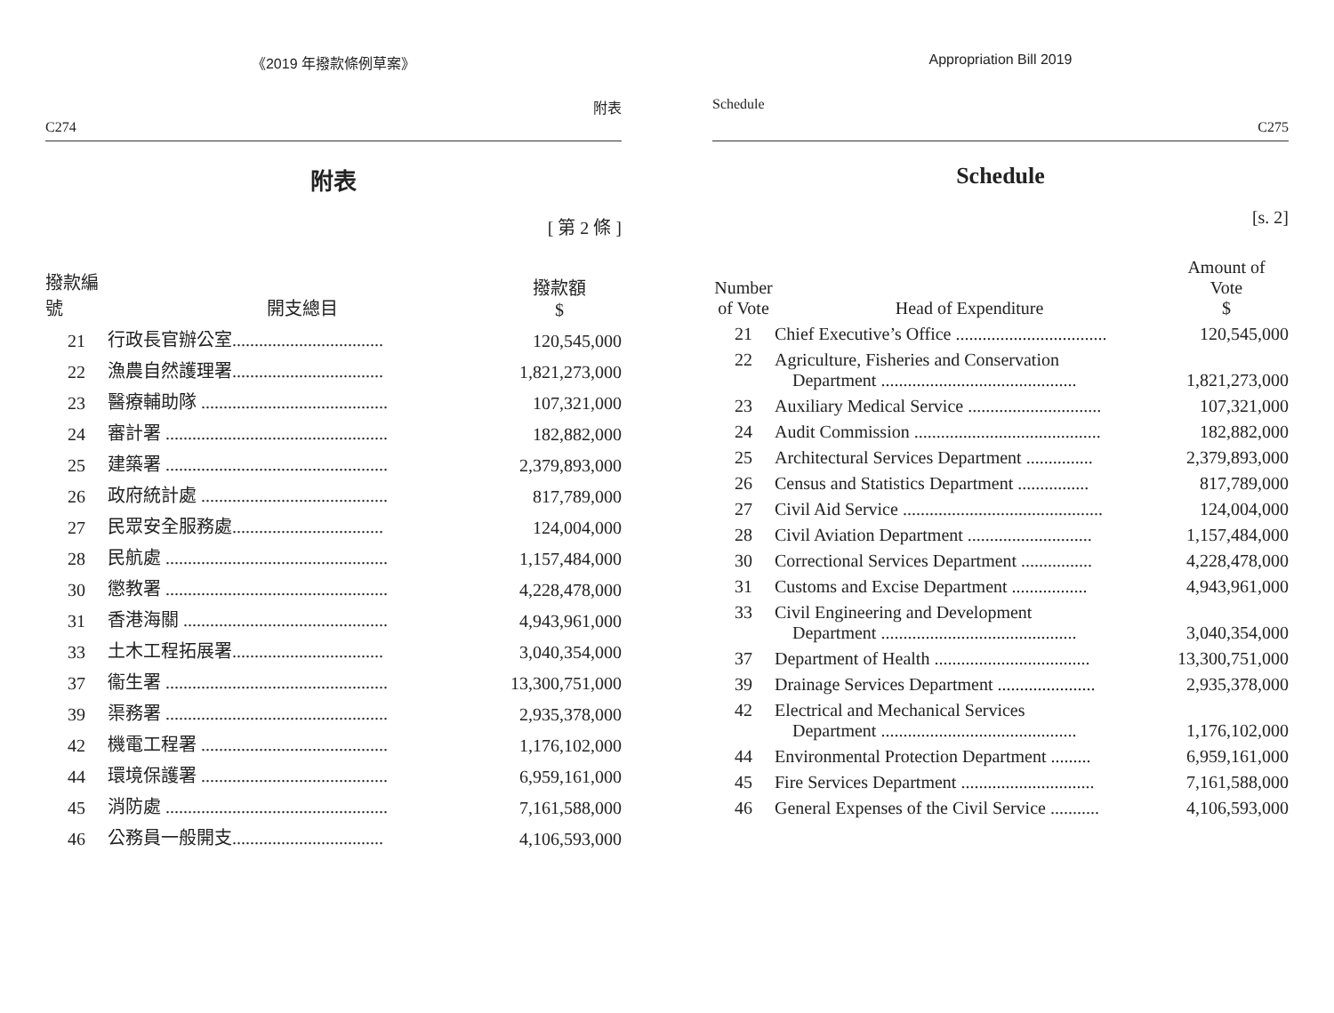《2019 年撥款條例草案》
C274 附表
附表
[ 第 2 條 ]
| 撥款編號 | 開支總目 | 撥款額 $ |
| --- | --- | --- |
| 21 | 行政長官辦公室.................................. | 120,545,000 |
| 22 | 漁農自然護理署.................................. | 1,821,273,000 |
| 23 | 醫療輔助隊 .......................................... | 107,321,000 |
| 24 | 審計署 .................................................. | 182,882,000 |
| 25 | 建築署 .................................................. | 2,379,893,000 |
| 26 | 政府統計處 .......................................... | 817,789,000 |
| 27 | 民眾安全服務處.................................. | 124,004,000 |
| 28 | 民航處 .................................................. | 1,157,484,000 |
| 30 | 懲教署 .................................................. | 4,228,478,000 |
| 31 | 香港海關 .............................................. | 4,943,961,000 |
| 33 | 土木工程拓展署.................................. | 3,040,354,000 |
| 37 | 衞生署 .................................................. | 13,300,751,000 |
| 39 | 渠務署 .................................................. | 2,935,378,000 |
| 42 | 機電工程署 .......................................... | 1,176,102,000 |
| 44 | 環境保護署 .......................................... | 6,959,161,000 |
| 45 | 消防處 .................................................. | 7,161,588,000 |
| 46 | 公務員一般開支.................................. | 4,106,593,000 |
Appropriation Bill 2019
Schedule C275
Schedule
[s. 2]
| Number of Vote | Head of Expenditure | Amount of Vote $ |
| --- | --- | --- |
| 21 | Chief Executive’s Office .................................. | 120,545,000 |
| 22 | Agriculture, Fisheries and Conservation Department ............................................ | 1,821,273,000 |
| 23 | Auxiliary Medical Service .............................. | 107,321,000 |
| 24 | Audit Commission .......................................... | 182,882,000 |
| 25 | Architectural Services Department ............... | 2,379,893,000 |
| 26 | Census and Statistics Department ................ | 817,789,000 |
| 27 | Civil Aid Service ............................................. | 124,004,000 |
| 28 | Civil Aviation Department ............................ | 1,157,484,000 |
| 30 | Correctional Services Department ................ | 4,228,478,000 |
| 31 | Customs and Excise Department ................. | 4,943,961,000 |
| 33 | Civil Engineering and Development Department ............................................ | 3,040,354,000 |
| 37 | Department of Health ................................... | 13,300,751,000 |
| 39 | Drainage Services Department ...................... | 2,935,378,000 |
| 42 | Electrical and Mechanical Services Department ............................................ | 1,176,102,000 |
| 44 | Environmental Protection Department ......... | 6,959,161,000 |
| 45 | Fire Services Department .............................. | 7,161,588,000 |
| 46 | General Expenses of the Civil Service ........... | 4,106,593,000 |